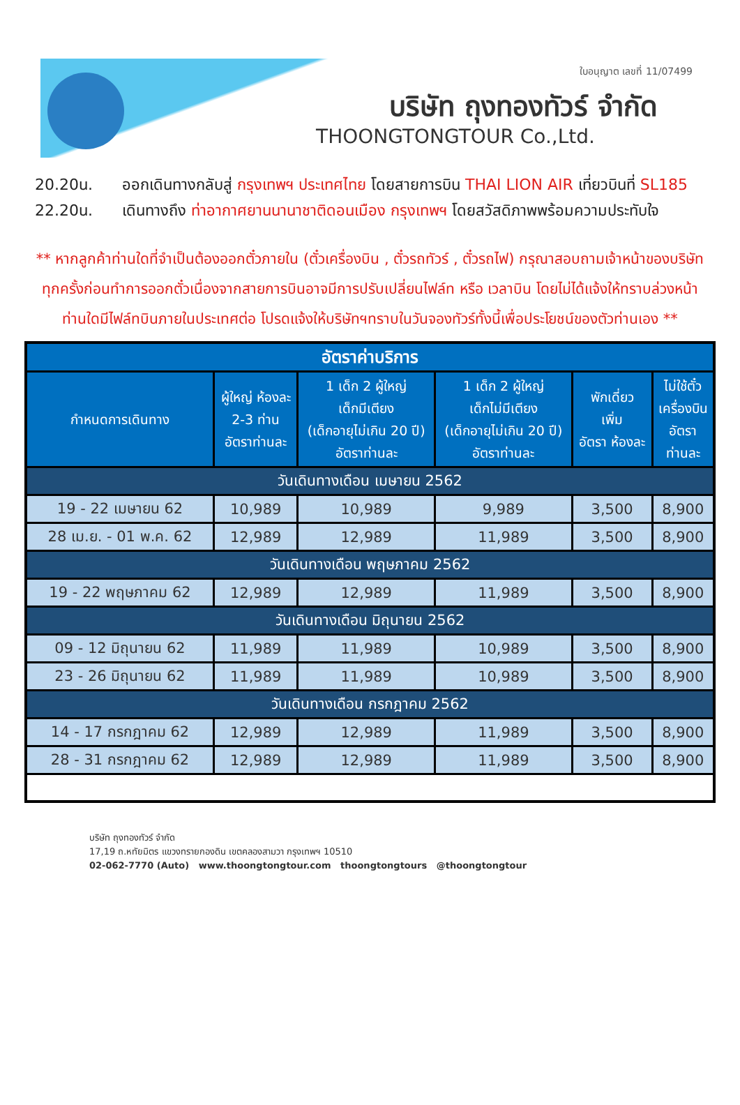ใบอนุญาต เลขที่ 11/07499
บริษัท ถุงทองทัวร์ จำกัด
THOONGTONGTOUR Co.,Ltd.
20.20น. ออกเดินทางกลับสู่ กรุงเทพฯ ประเทศไทย โดยสายการบิน THAI LION AIR เที่ยวบินที่ SL185
22.20น. เดินทางถึง ท่าอากาศยานนานาชาติดอนเมือง กรุงเทพฯ โดยสวัสดิภาพพร้อมความประทับใจ
** หากลูกค้าท่านใดที่จำเป็นต้องออกตั๋วภายใน (ตั๋วเครื่องบิน , ตั๋วรถทัวร์ , ตั๋วรถไฟ) กรุณาสอบถามเจ้าหน้าของบริษัท ทุกครั้งก่อนทำการออกตั๋วเนื่องจากสายการบินอาจมีการปรับเปลี่ยนไฟล์ท หรือ เวลาบิน โดยไม่ได้แจ้งให้ทราบล่วงหน้า ท่านใดมีไฟล์ทบินภายในประเทศต่อ โปรดแจ้งให้บริษัทฯทราบในวันจองทัวร์ทั้งนี้เพื่อประโยชน์ของตัวท่านเอง **
| อัตราค่าบริการ | | | | | |
| --- | --- | --- | --- | --- | --- |
| กำหนดการเดินทาง | ผู้ใหญ่ ห้องละ 2-3 ท่าน อัตราท่านละ | 1 เด็ก 2 ผู้ใหญ่ เด็กมีเตียง (เด็กอายุไม่เกิน 20 ปี) อัตราท่านละ | 1 เด็ก 2 ผู้ใหญ่ เด็กไม่มีเตียง (เด็กอายุไม่เกิน 20 ปี) อัตราท่านละ | พักเดี่ยว เพิ่ม อัตรา ห้องละ | ไม่ใช้ตั๋ว เครื่องบิน อัตรา ท่านละ |
| วันเดินทางเดือน เมษายน 2562 | | | | | |
| 19 - 22 เมษายน 62 | 10,989 | 10,989 | 9,989 | 3,500 | 8,900 |
| 28 เม.ย. - 01 พ.ค. 62 | 12,989 | 12,989 | 11,989 | 3,500 | 8,900 |
| วันเดินทางเดือน พฤษภาคม 2562 | | | | | |
| 19 - 22 พฤษภาคม 62 | 12,989 | 12,989 | 11,989 | 3,500 | 8,900 |
| วันเดินทางเดือน มิถุนายน 2562 | | | | | |
| 09 - 12 มิถุนายน 62 | 11,989 | 11,989 | 10,989 | 3,500 | 8,900 |
| 23 - 26 มิถุนายน 62 | 11,989 | 11,989 | 10,989 | 3,500 | 8,900 |
| วันเดินทางเดือน กรกฎาคม 2562 | | | | | |
| 14 - 17 กรกฎาคม 62 | 12,989 | 12,989 | 11,989 | 3,500 | 8,900 |
| 28 - 31 กรกฎาคม 62 | 12,989 | 12,989 | 11,989 | 3,500 | 8,900 |
บริษัท ถุงทองทัวร์ จำกัด
17,19 ถ.หทัยมิตร แขวงทรายกองดิน เขตคลองสามวา กรุงเทพฯ 10510
02-062-7770 (Auto) www.thoongtongtour.com thoongtongtours @thoongtongtour